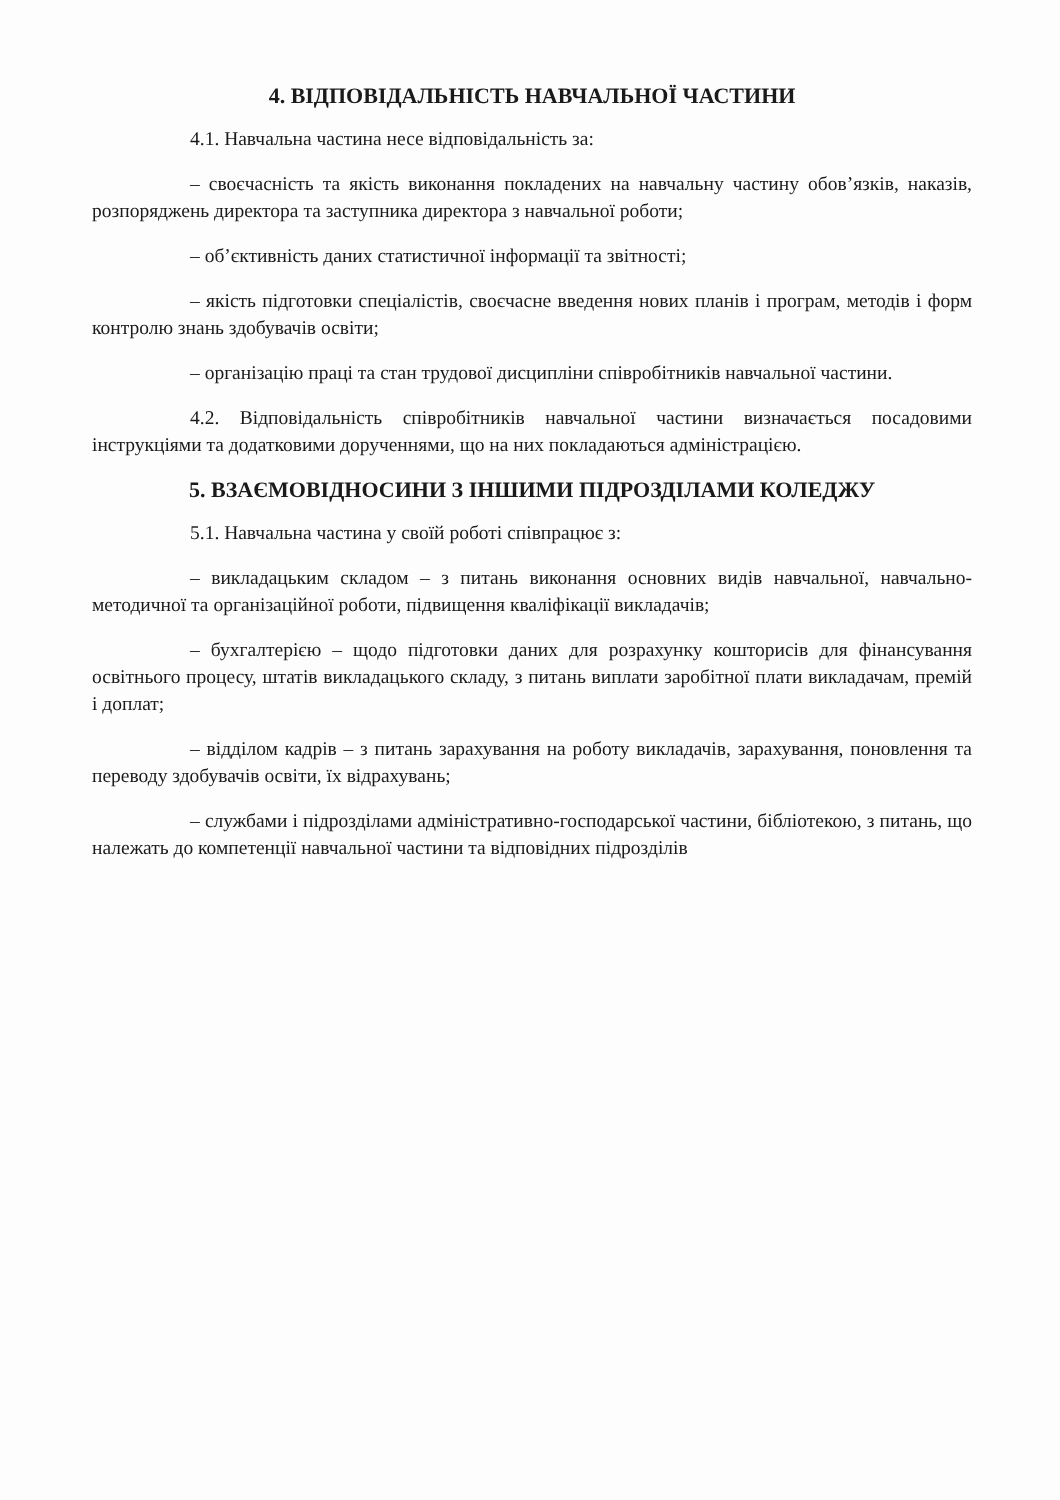4. ВІДПОВІДАЛЬНІСТЬ НАВЧАЛЬНОЇ ЧАСТИНИ
4.1. Навчальна частина несе відповідальність за:
– своєчасність та якість виконання покладених на навчальну частину обов’язків, наказів, розпоряджень директора та заступника директора з навчальної роботи;
– об’єктивність даних статистичної інформації та звітності;
– якість підготовки спеціалістів, своєчасне введення нових планів і програм, методів і форм контролю знань здобувачів освіти;
– організацію праці та стан трудової дисципліни співробітників навчальної частини.
4.2. Відповідальність співробітників навчальної частини визначається посадовими інструкціями та додатковими дорученнями, що на них покладаються адміністрацією.
5. ВЗАЄМОВІДНОСИНИ З ІНШИМИ ПІДРОЗДІЛАМИ КОЛЕДЖУ
5.1. Навчальна частина у своїй роботі співпрацює з:
– викладацьким складом – з питань виконання основних видів навчальної, навчально-методичної та організаційної роботи, підвищення кваліфікації викладачів;
– бухгалтерією – щодо підготовки даних для розрахунку кошторисів для фінансування освітнього процесу, штатів викладацького складу, з питань виплати заробітної плати викладачам, премій і доплат;
– відділом кадрів – з питань зарахування на роботу викладачів, зарахування, поновлення та переводу здобувачів освіти, їх відрахувань;
– службами і підрозділами адміністративно-господарської частини, бібліотекою, з питань, що належать до компетенції навчальної частини та відповідних підрозділів